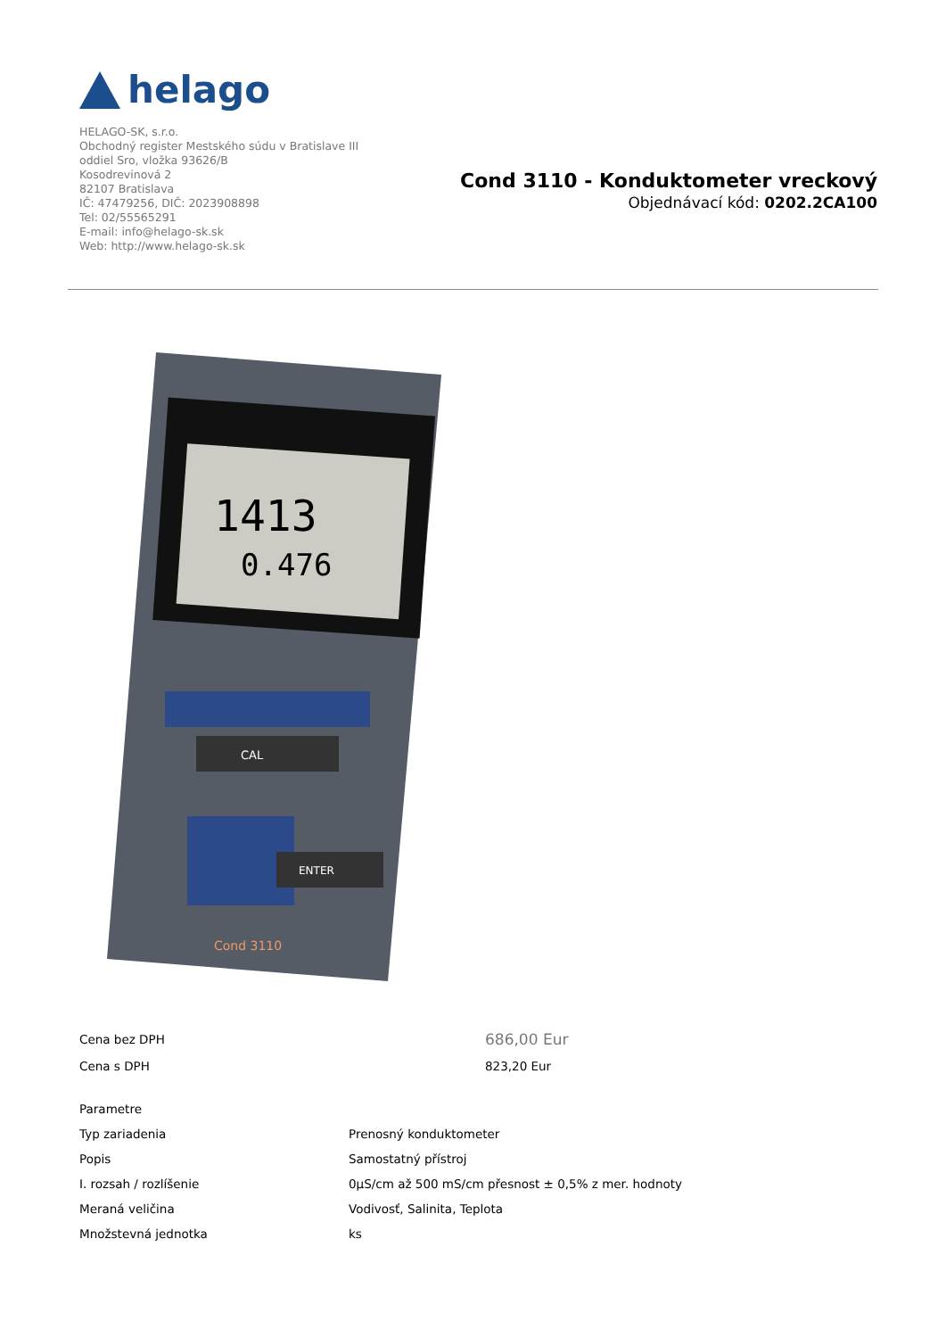helago
HELAGO-SK, s.r.o.
Obchodný register Mestského súdu v Bratislave III
oddiel Sro, vložka 93626/B
Kosodrevinová 2
82107 Bratislava
IČ: 47479256, DIČ: 2023908898
Tel: 02/55565291
E-mail: info@helago-sk.sk
Web: http://www.helago-sk.sk
Cond 3110 - Konduktometer vreckový
Objednávací kód: 0202.2CA100
1413
0.476
CAL
ENTER
Cond 3110
| Cena bez DPH | 686,00 Eur |
| Cena s DPH | 823,20 Eur |
| Parametre | |
| Typ zariadenia | Prenosný konduktometer |
| Popis | Samostatný přístroj |
| I. rozsah / rozlíšenie | 0µS/cm až 500 mS/cm přesnost ± 0,5% z mer. hodnoty |
| Meraná veličina | Vodivosť, Salinita, Teplota |
| Množstevná jednotka | ks |